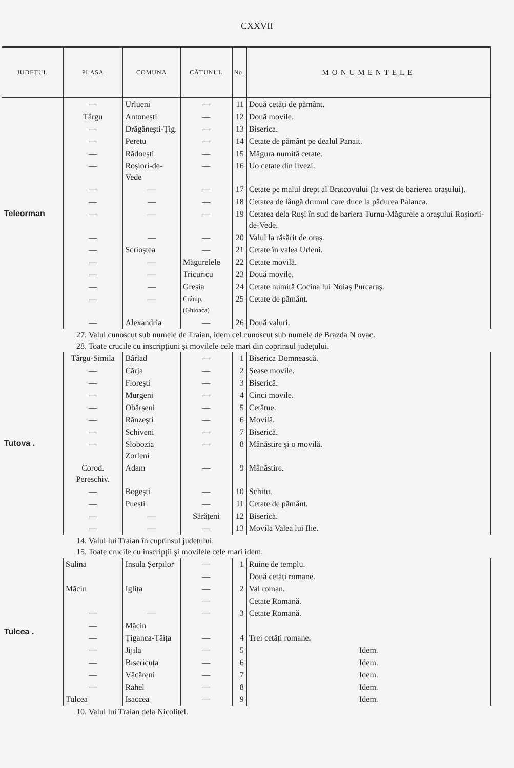CXXVII
| JUDEȚUL | PLASA | COMUNA | CĂTUNUL | No. | MONUMENTELE |
| --- | --- | --- | --- | --- | --- |
| Teleorman | — | Urlueni | — | 11 | Două cetăți de pământ. |
| | Târgu | Antonești | — | 12 | Două movile. |
| | — | Drăgănești-Țig. | — | 13 | Biserica. |
| | — | Peretu | — | 14 | Cetate de pământ pe dealul Panait. |
| | — | Rădoești | — | 15 | Măgura numită cetate. |
| | — | Roșiori-de-Vede | — | 16 | Uo cetate din livezi. |
| | — | — | — | 17 | Cetate pe malul drept al Bratcovului (la vest de barierea orașului). |
| | — | — | — | 18 | Cetatea de lângă drumul care duce la pădurea Palanca. |
| | — | — | — | 19 | Cetatea dela Ruși în sud de bariera Turnu-Măgurele a orașului Roșiorii-de-Vede. |
| | — | — | — | 20 | Valul la răsărit de oraș. |
| | — | Scrioștea | — | 21 | Cetate în valea Urleni. |
| | — | — | Măgurelele | 22 | Cetate movilă. |
| | — | — | Tricuricu | 23 | Două movile. |
| | — | — | Gresia | 24 | Cetate numită Cocina lui Noiaș Purcaraș. |
| | — | — | Crâmp. (Ghioaca) | 25 | Cetate de pământ. |
| | — | Alexandria | — | 26 | Două valuri. |
| 27. Valul cunoscut sub numele de Traian, idem cel cunoscut sub numele de Brazda N ovac. 28. Toate crucile cu inscripțiuni și movilele cele mari din coprinsul județului. | | | | | |
| Tutova . | Târgu-Simila | Bârlad | — | 1 | Biserica Domnească. |
| | — | Cărja | — | 2 | Șease movile. |
| | — | Florești | — | 3 | Biserică. |
| | — | Murgeni | — | 4 | Cinci movile. |
| | — | Obărșeni | — | 5 | Cetățue. |
| | — | Rănzești | — | 6 | Movilă. |
| | — | Schiveni | — | 7 | Biserică. |
| | — | Slobozia Zorleni | — | 8 | Mânăstire și o movilă. |
| | Corod. Pereschiv. | Adam | — | 9 | Mânăstire. |
| | — | Bogești | — | 10 | Schitu. |
| | — | Puești | — | 11 | Cetate de pământ. |
| | — | — | Sărățeni | 12 | Biserică. |
| | — | — | — | 13 | Movila Valea lui Ilie. |
| 14. Valul lui Traian în cuprinsul județului. 15. Toate crucile cu inscripții și movilele cele mari idem. | | | | | |
| Tulcea . | Sulina | Insula Șerpilor | — | 1 | Ruine de templu. |
| | | | — | 2 | Două cetăți romane. |
| | Măcin | Iglița | — | | Val roman. |
| | | | — | | Cetate Romană. |
| | — | — | — | 3 | Cetate Romană. |
| | — | Măcin | | | |
| | — | Țiganca-Tăița | — | 4 | Trei cetăți romane. |
| | — | Jijila | — | 5 | Idem. |
| | — | Bisericuța | — | 6 | Idem. |
| | — | Văcăreni | — | 7 | Idem. |
| | — | Rahel | — | 8 | Idem. |
| | Tulcea | Isaccea | — | 9 | Idem. |
| 10. Valul lui Traian dela Nicolițel. | | | | | |